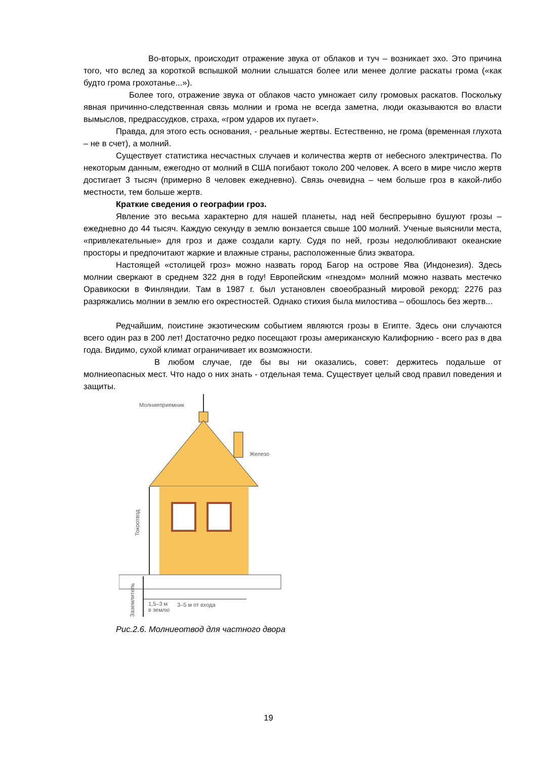Во-вторых, происходит отражение звука от облаков и туч – возникает эхо. Это причина того, что вслед за короткой вспышкой молнии слышатся более или менее долгие раскаты грома («как будто грома грохотанье...»).
Более того, отражение звука от облаков часто умножает силу громовых раскатов. Поскольку явная причинно-следственная связь молнии и грома не всегда заметна, люди оказываются во власти вымыслов, предрассудков, страха, «гром ударов их пугает».
Правда, для этого есть основания, - реальные жертвы. Естественно, не грома (временная глухота – не в счет), а молний.
Существует статистика несчастных случаев и количества жертв от небесного электричества. По некоторым данным, ежегодно от молний в США погибают токоло 200 человек. А всего в мире число жертв достигает 3 тысяч (примерно 8 человек ежедневно). Связь очевидна – чем больше гроз в какой-либо местности, тем больше жертв.
Краткие сведения о географии гроз.
Явление это весьма характерно для нашей планеты, над ней беспрерывно бушуют грозы – ежедневно до 44 тысяч. Каждую секунду в землю вонзается свыше 100 молний. Ученые выяснили места, «привлекательные» для гроз и даже создали карту. Судя по ней, грозы недолюбливают океанские просторы и предпочитают жаркие и влажные страны, расположенные близ экватора.
Настоящей «столицей гроз» можно назвать город Багор на острове Ява (Индонезия). Здесь молнии сверкают в среднем 322 дня в году! Европейским «гнездом» молний можно назвать местечко Оравикоски в Финляндии. Там в 1987 г. был установлен своеобразный мировой рекорд: 2276 раз разряжались молнии в землю его окрестностей. Однако стихия была милостива – обошлось без жертв...
Редчайшим, поистине экзотическим событием являются грозы в Египте. Здесь они случаются всего один раз в 200 лет! Достаточно редко посещают грозы американскую Калифорнию - всего раз в два года. Видимо, сухой климат ограничивает их возможности.
В любом случае, где бы вы ни оказались, совет: держитесь подальше от молниеопасных мест. Что надо о них знать - отдельная тема. Существует целый свод правил поведения и защиты.
Молниеприемник
Железо
Токоотвод
3–5 м от входа
Заземлитель
1,5–3 м
в землю
Рис.2.6. Молниеотвод для частного двора
19